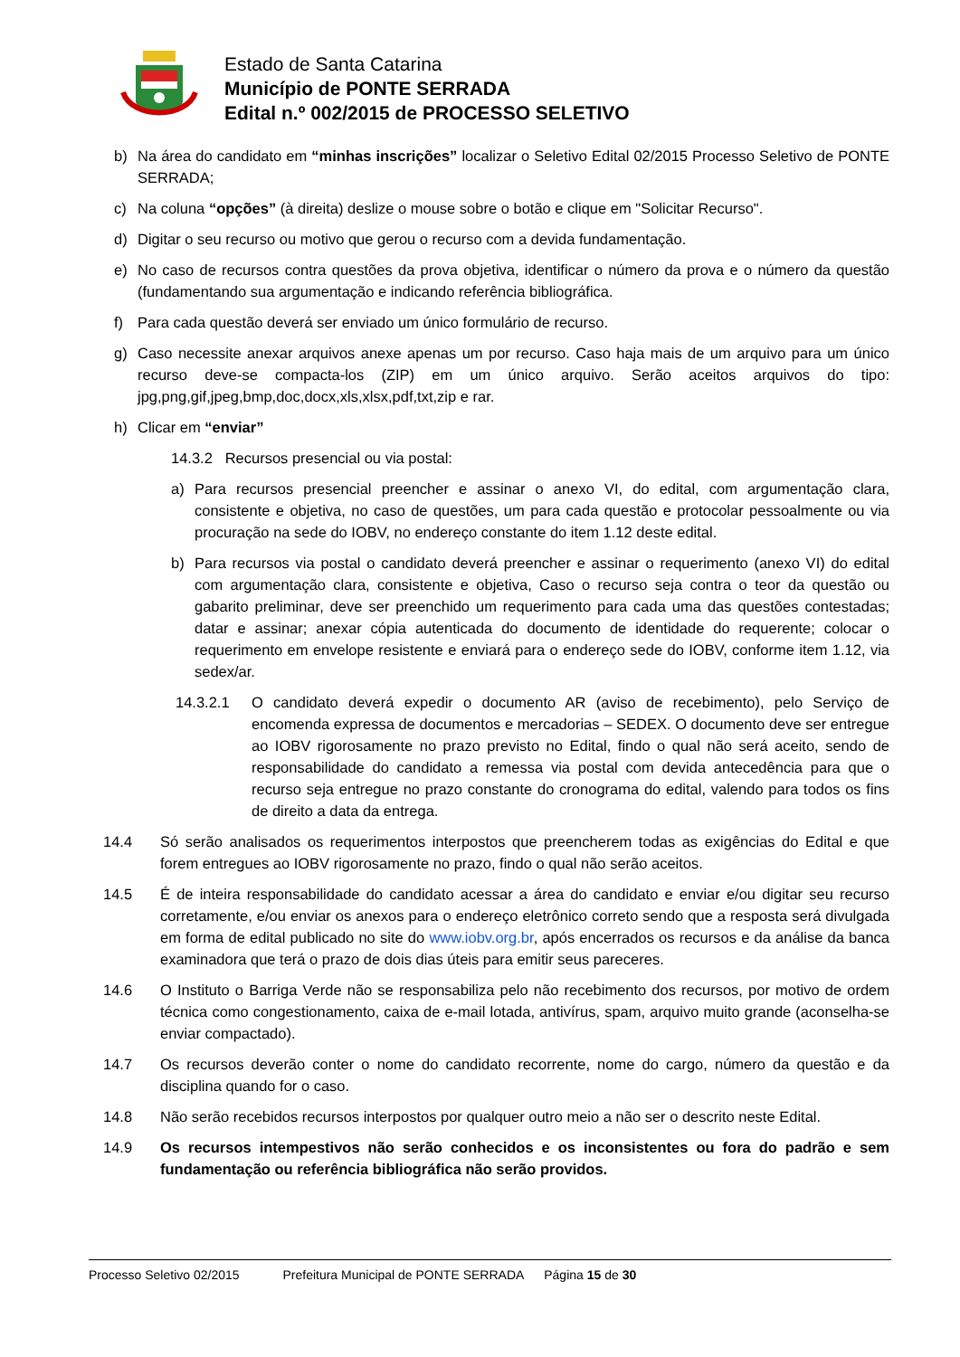Estado de Santa Catarina
Município de PONTE SERRADA
Edital n.º 002/2015 de PROCESSO SELETIVO
b) Na área do candidato em “minhas inscrições” localizar o Seletivo Edital 02/2015 Processo Seletivo de PONTE SERRADA;
c) Na coluna “opções” (à direita) deslize o mouse sobre o botão e clique em "Solicitar Recurso".
d) Digitar o seu recurso ou motivo que gerou o recurso com a devida fundamentação.
e) No caso de recursos contra questões da prova objetiva, identificar o número da prova e o número da questão (fundamentando sua argumentação e indicando referência bibliográfica.
f) Para cada questão deverá ser enviado um único formulário de recurso.
g) Caso necessite anexar arquivos anexe apenas um por recurso. Caso haja mais de um arquivo para um único recurso deve-se compacta-los (ZIP) em um único arquivo. Serão aceitos arquivos do tipo: jpg,png,gif,jpeg,bmp,doc,docx,xls,xlsx,pdf,txt,zip e rar.
h) Clicar em “enviar”
14.3.2 Recursos presencial ou via postal:
a) Para recursos presencial preencher e assinar o anexo VI, do edital, com argumentação clara, consistente e objetiva, no caso de questões, um para cada questão e protocolar pessoalmente ou via procuração na sede do IOBV, no endereço constante do item 1.12 deste edital.
b) Para recursos via postal o candidato deverá preencher e assinar o requerimento (anexo VI) do edital com argumentação clara, consistente e objetiva, Caso o recurso seja contra o teor da questão ou gabarito preliminar, deve ser preenchido um requerimento para cada uma das questões contestadas; datar e assinar; anexar cópia autenticada do documento de identidade do requerente; colocar o requerimento em envelope resistente e enviará para o endereço sede do IOBV, conforme item 1.12, via sedex/ar.
14.3.2.1 O candidato deverá expedir o documento AR (aviso de recebimento), pelo Serviço de encomenda expressa de documentos e mercadorias – SEDEX. O documento deve ser entregue ao IOBV rigorosamente no prazo previsto no Edital, findo o qual não será aceito, sendo de responsabilidade do candidato a remessa via postal com devida antecedência para que o recurso seja entregue no prazo constante do cronograma do edital, valendo para todos os fins de direito a data da entrega.
14.4 Só serão analisados os requerimentos interpostos que preencherem todas as exigências do Edital e que forem entregues ao IOBV rigorosamente no prazo, findo o qual não serão aceitos.
14.5 É de inteira responsabilidade do candidato acessar a área do candidato e enviar e/ou digitar seu recurso corretamente, e/ou enviar os anexos para o endereço eletrônico correto sendo que a resposta será divulgada em forma de edital publicado no site do www.iobv.org.br, após encerrados os recursos e da análise da banca examinadora que terá o prazo de dois dias úteis para emitir seus pareceres.
14.6 O Instituto o Barriga Verde não se responsabiliza pelo não recebimento dos recursos, por motivo de ordem técnica como congestionamento, caixa de e-mail lotada, antivírus, spam, arquivo muito grande (aconselha-se enviar compactado).
14.7 Os recursos deverão conter o nome do candidato recorrente, nome do cargo, número da questão e da disciplina quando for o caso.
14.8 Não serão recebidos recursos interpostos por qualquer outro meio a não ser o descrito neste Edital.
14.9 Os recursos intempestivos não serão conhecidos e os inconsistentes ou fora do padrão e sem fundamentação ou referência bibliográfica não serão providos.
Processo Seletivo 02/2015 Prefeitura Municipal de PONTE SERRADA Página 15 de 30